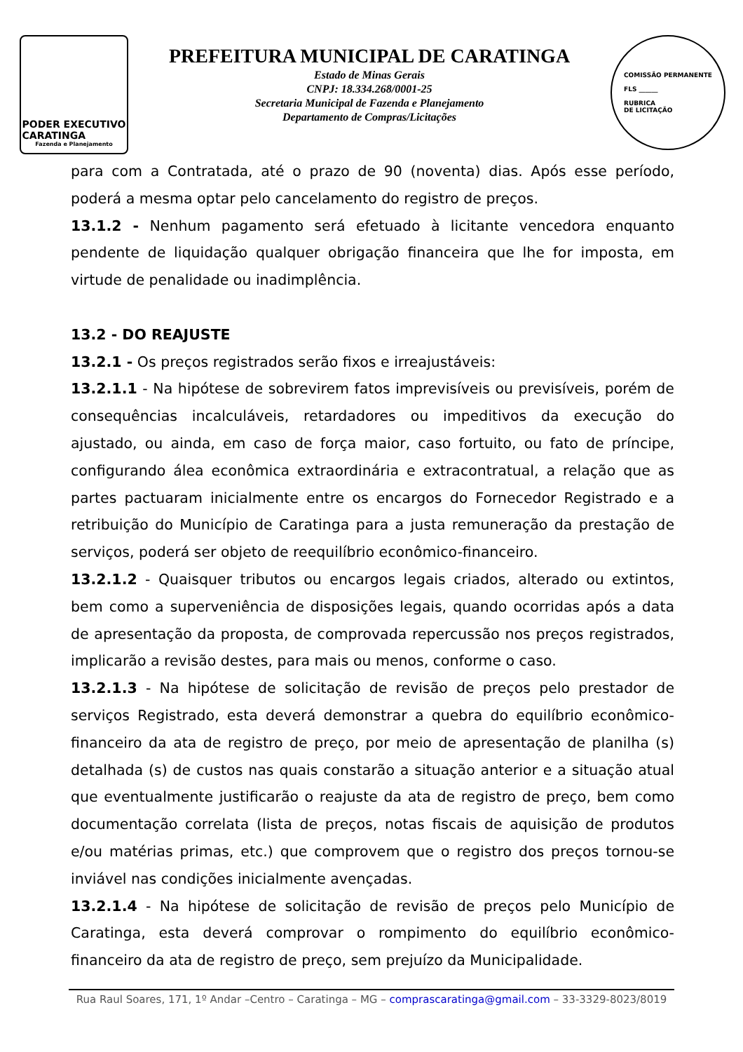PODER EXECUTIVO
CARATINGA
Fazenda e Planejamento
PREFEITURA MUNICIPAL DE CARATINGA
Estado de Minas Gerais
CNPJ: 18.334.268/0001-25
Secretaria Municipal de Fazenda e Planejamento
Departamento de Compras/Licitações
COMISSÃO PERMANENTE
FLS ______
RUBRICA
DE LICITAÇÃO
para com a Contratada, até o prazo de 90 (noventa) dias. Após esse período, poderá a mesma optar pelo cancelamento do registro de preços.
13.1.2 - Nenhum pagamento será efetuado à licitante vencedora enquanto pendente de liquidação qualquer obrigação financeira que lhe for imposta, em virtude de penalidade ou inadimplência.
13.2 - DO REAJUSTE
13.2.1 - Os preços registrados serão fixos e irreajustáveis:
13.2.1.1 - Na hipótese de sobrevirem fatos imprevisíveis ou previsíveis, porém de consequências incalculáveis, retardadores ou impeditivos da execução do ajustado, ou ainda, em caso de força maior, caso fortuito, ou fato de príncipe, configurando álea econômica extraordinária e extracontratual, a relação que as partes pactuaram inicialmente entre os encargos do Fornecedor Registrado e a retribuição do Município de Caratinga para a justa remuneração da prestação de serviços, poderá ser objeto de reequilíbrio econômico-financeiro.
13.2.1.2 - Quaisquer tributos ou encargos legais criados, alterado ou extintos, bem como a superveniência de disposições legais, quando ocorridas após a data de apresentação da proposta, de comprovada repercussão nos preços registrados, implicarão a revisão destes, para mais ou menos, conforme o caso.
13.2.1.3 - Na hipótese de solicitação de revisão de preços pelo prestador de serviços Registrado, esta deverá demonstrar a quebra do equilíbrio econômico-financeiro da ata de registro de preço, por meio de apresentação de planilha (s) detalhada (s) de custos nas quais constarão a situação anterior e a situação atual que eventualmente justificarão o reajuste da ata de registro de preço, bem como documentação correlata (lista de preços, notas fiscais de aquisição de produtos e/ou matérias primas, etc.) que comprovem que o registro dos preços tornou-se inviável nas condições inicialmente avençadas.
13.2.1.4 - Na hipótese de solicitação de revisão de preços pelo Município de Caratinga, esta deverá comprovar o rompimento do equilíbrio econômico-financeiro da ata de registro de preço, sem prejuízo da Municipalidade.
Rua Raul Soares, 171, 1º Andar –Centro – Caratinga – MG – comprascaratinga@gmail.com – 33-3329-8023/8019